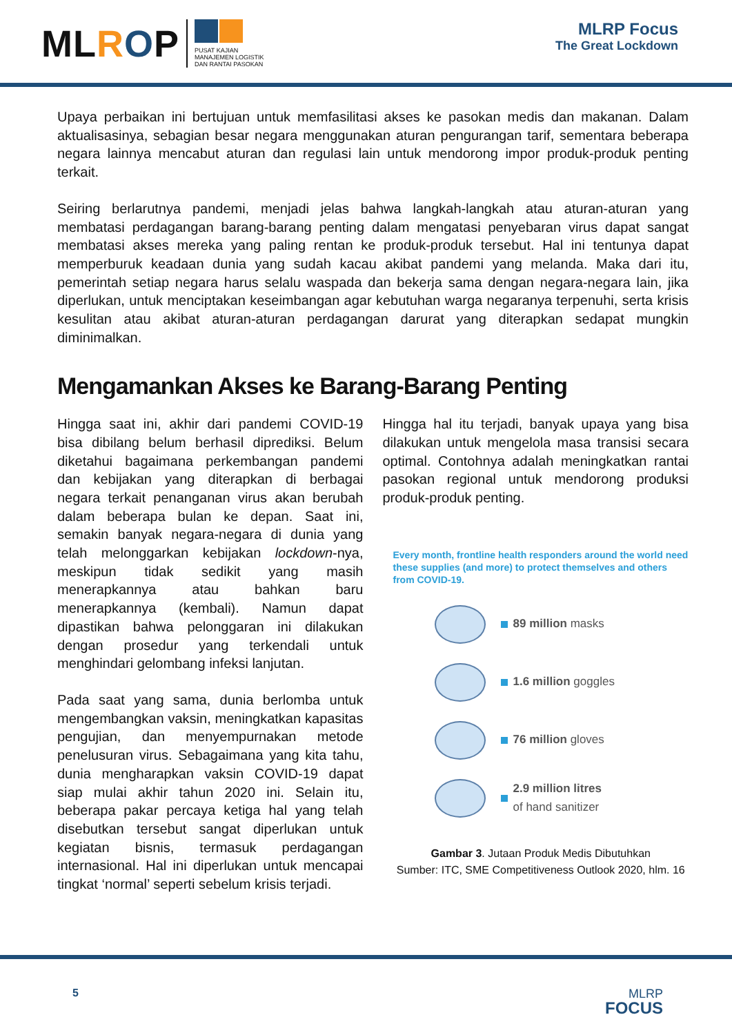MLROP
PUSAT KAJIAN
MANAJEMEN LOGISTIK
DAN RANTAI PASOKAN
MLRP Focus
The Great Lockdown
Upaya perbaikan ini bertujuan untuk memfasilitasi akses ke pasokan medis dan makanan. Dalam aktualisasinya, sebagian besar negara menggunakan aturan pengurangan tarif, sementara beberapa negara lainnya mencabut aturan dan regulasi lain untuk mendorong impor produk-produk penting terkait.
Seiring berlarutnya pandemi, menjadi jelas bahwa langkah-langkah atau aturan-aturan yang membatasi perdagangan barang-barang penting dalam mengatasi penyebaran virus dapat sangat membatasi akses mereka yang paling rentan ke produk-produk tersebut. Hal ini tentunya dapat memperburuk keadaan dunia yang sudah kacau akibat pandemi yang melanda. Maka dari itu, pemerintah setiap negara harus selalu waspada dan bekerja sama dengan negara-negara lain, jika diperlukan, untuk menciptakan keseimbangan agar kebutuhan warga negaranya terpenuhi, serta krisis kesulitan atau akibat aturan-aturan perdagangan darurat yang diterapkan sedapat mungkin diminimalkan.
Mengamankan Akses ke Barang-Barang Penting
Hingga saat ini, akhir dari pandemi COVID-19 bisa dibilang belum berhasil diprediksi. Belum diketahui bagaimana perkembangan pandemi dan kebijakan yang diterapkan di berbagai negara terkait penanganan virus akan berubah dalam beberapa bulan ke depan. Saat ini, semakin banyak negara-negara di dunia yang telah melonggarkan kebijakan lockdown-nya, meskipun tidak sedikit yang masih menerapkannya atau bahkan baru menerapkannya (kembali). Namun dapat dipastikan bahwa pelonggaran ini dilakukan dengan prosedur yang terkendali untuk menghindari gelombang infeksi lanjutan.
Pada saat yang sama, dunia berlomba untuk mengembangkan vaksin, meningkatkan kapasitas pengujian, dan menyempurnakan metode penelusuran virus. Sebagaimana yang kita tahu, dunia mengharapkan vaksin COVID-19 dapat siap mulai akhir tahun 2020 ini. Selain itu, beberapa pakar percaya ketiga hal yang telah disebutkan tersebut sangat diperlukan untuk kegiatan bisnis, termasuk perdagangan internasional. Hal ini diperlukan untuk mencapai tingkat ‘normal’ seperti sebelum krisis terjadi.
Hingga hal itu terjadi, banyak upaya yang bisa dilakukan untuk mengelola masa transisi secara optimal. Contohnya adalah meningkatkan rantai pasokan regional untuk mendorong produksi produk-produk penting.
Every month, frontline health responders around the world need these supplies (and more) to protect themselves and others from COVID-19.
89 million masks
1.6 million goggles
76 million gloves
2.9 million litres
of hand sanitizer
Gambar 3. Jutaan Produk Medis Dibutuhkan
Sumber: ITC, SME Competitiveness Outlook 2020, hlm. 16
5 MLRP
FOCUS